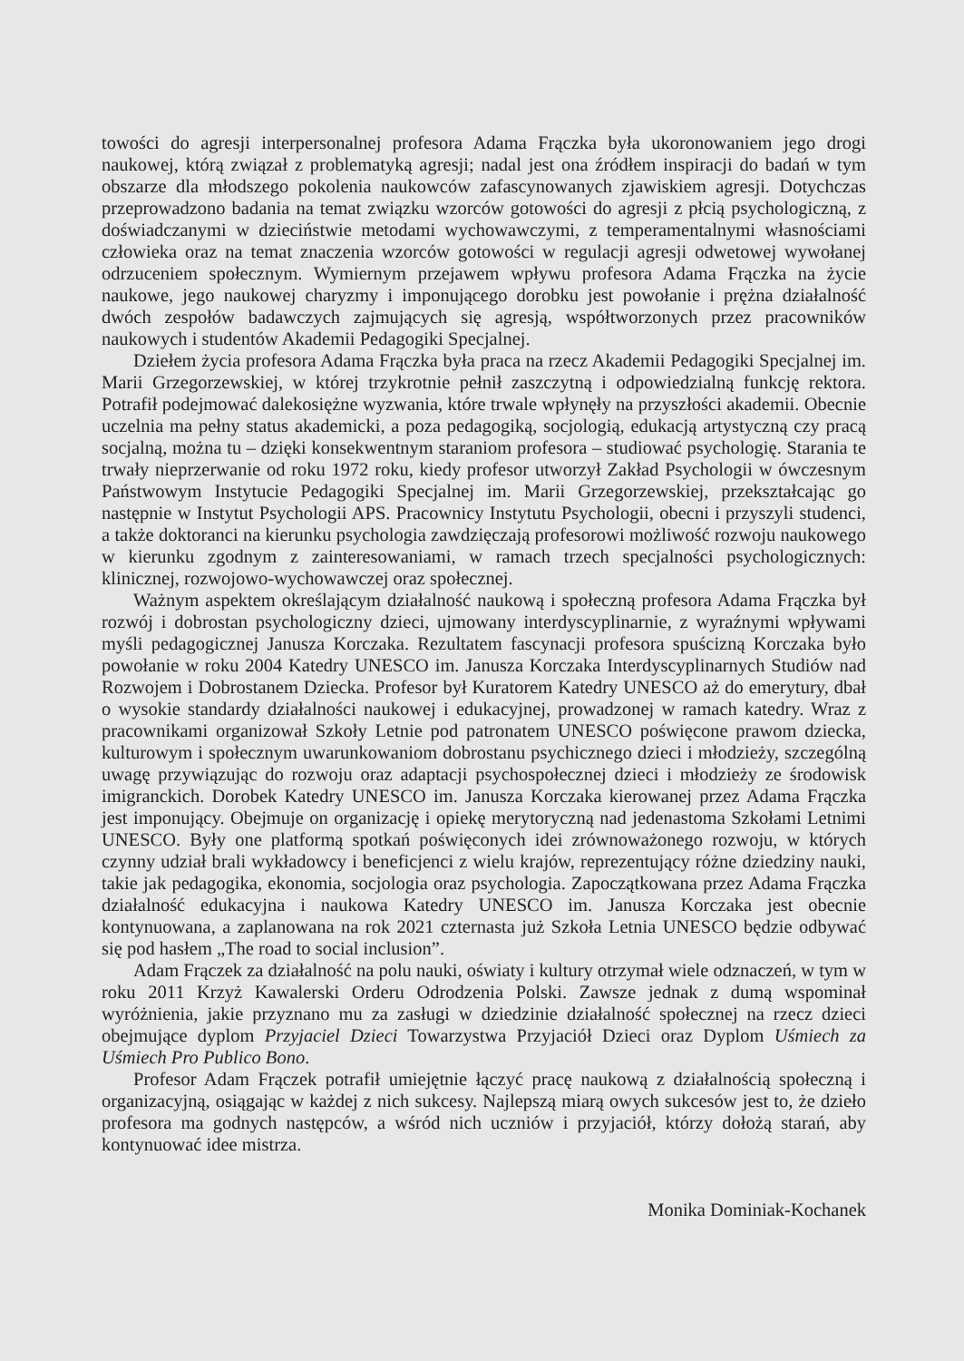towości do agresji interpersonalnej profesora Adama Frączka była ukoronowaniem jego drogi naukowej, którą związał z problematyką agresji; nadal jest ona źródłem inspiracji do badań w tym obszarze dla młodszego pokolenia naukowców zafascynowanych zjawiskiem agresji. Dotychczas przeprowadzono badania na temat związku wzorców gotowości do agresji z płcią psychologiczną, z doświadczanymi w dzieciństwie metodami wychowawczymi, z temperamentalnymi własnościami człowieka oraz na temat znaczenia wzorców gotowości w regulacji agresji odwetowej wywołanej odrzuceniem społecznym. Wymiernym przejawem wpływu profesora Adama Frączka na życie naukowe, jego naukowej charyzmy i imponującego dorobku jest powołanie i prężna działalność dwóch zespołów badawczych zajmujących się agresją, współtworzonych przez pracowników naukowych i studentów Akademii Pedagogiki Specjalnej.
Dziełem życia profesora Adama Frączka była praca na rzecz Akademii Pedagogiki Specjalnej im. Marii Grzegorzewskiej, w której trzykrotnie pełnił zaszczytną i odpowiedzialną funkcję rektora. Potrafił podejmować dalekosiężne wyzwania, które trwale wpłynęły na przyszłości akademii. Obecnie uczelnia ma pełny status akademicki, a poza pedagogiką, socjologią, edukacją artystyczną czy pracą socjalną, można tu – dzięki konsekwentnym staraniom profesora – studiować psychologię. Starania te trwały nieprzerwanie od roku 1972 roku, kiedy profesor utworzył Zakład Psychologii w ówczesnym Państwowym Instytucie Pedagogiki Specjalnej im. Marii Grzegorzewskiej, przekształcając go następnie w Instytut Psychologii APS. Pracownicy Instytutu Psychologii, obecni i przyszyli studenci, a także doktoranci na kierunku psychologia zawdzięczają profesorowi możliwość rozwoju naukowego w kierunku zgodnym z zainteresowaniami, w ramach trzech specjalności psychologicznych: klinicznej, rozwojowo-wychowawczej oraz społecznej.
Ważnym aspektem określającym działalność naukową i społeczną profesora Adama Frączka był rozwój i dobrostan psychologiczny dzieci, ujmowany interdyscyplinarnie, z wyraźnymi wpływami myśli pedagogicznej Janusza Korczaka. Rezultatem fascynacji profesora spuścizną Korczaka było powołanie w roku 2004 Katedry UNESCO im. Janusza Korczaka Interdyscyplinarnych Studiów nad Rozwojem i Dobrostanem Dziecka. Profesor był Kuratorem Katedry UNESCO aż do emerytury, dbał o wysokie standardy działalności naukowej i edukacyjnej, prowadzonej w ramach katedry. Wraz z pracownikami organizował Szkoły Letnie pod patronatem UNESCO poświęcone prawom dziecka, kulturowym i społecznym uwarunkowaniom dobrostanu psychicznego dzieci i młodzieży, szczególną uwagę przywiązując do rozwoju oraz adaptacji psychospołecznej dzieci i młodzieży ze środowisk imigranckich. Dorobek Katedry UNESCO im. Janusza Korczaka kierowanej przez Adama Frączka jest imponujący. Obejmuje on organizację i opiekę merytoryczną nad jedenastoma Szkołami Letnimi UNESCO. Były one platformą spotkań poświęconych idei zrównoważonego rozwoju, w których czynny udział brali wykładowcy i beneficjenci z wielu krajów, reprezentujący różne dziedziny nauki, takie jak pedagogika, ekonomia, socjologia oraz psychologia. Zapoczątkowana przez Adama Frączka działalność edukacyjna i naukowa Katedry UNESCO im. Janusza Korczaka jest obecnie kontynuowana, a zaplanowana na rok 2021 czternasta już Szkoła Letnia UNESCO będzie odbywać się pod hasłem „The road to social inclusion”.
Adam Frączek za działalność na polu nauki, oświaty i kultury otrzymał wiele odznaczeń, w tym w roku 2011 Krzyż Kawalerski Orderu Odrodzenia Polski. Zawsze jednak z dumą wspominał wyróżnienia, jakie przyznano mu za zasługi w dziedzinie działalność społecznej na rzecz dzieci obejmujące dyplom Przyjaciel Dzieci Towarzystwa Przyjaciół Dzieci oraz Dyplom Uśmiech za Uśmiech Pro Publico Bono.
Profesor Adam Frączek potrafił umiejętnie łączyć pracę naukową z działalnością społeczną i organizacyjną, osiągając w każdej z nich sukcesy. Najlepszą miarą owych sukcesów jest to, że dzieło profesora ma godnych następców, a wśród nich uczniów i przyjaciół, którzy dołożą starań, aby kontynuować idee mistrza.
Monika Dominiak-Kochanek